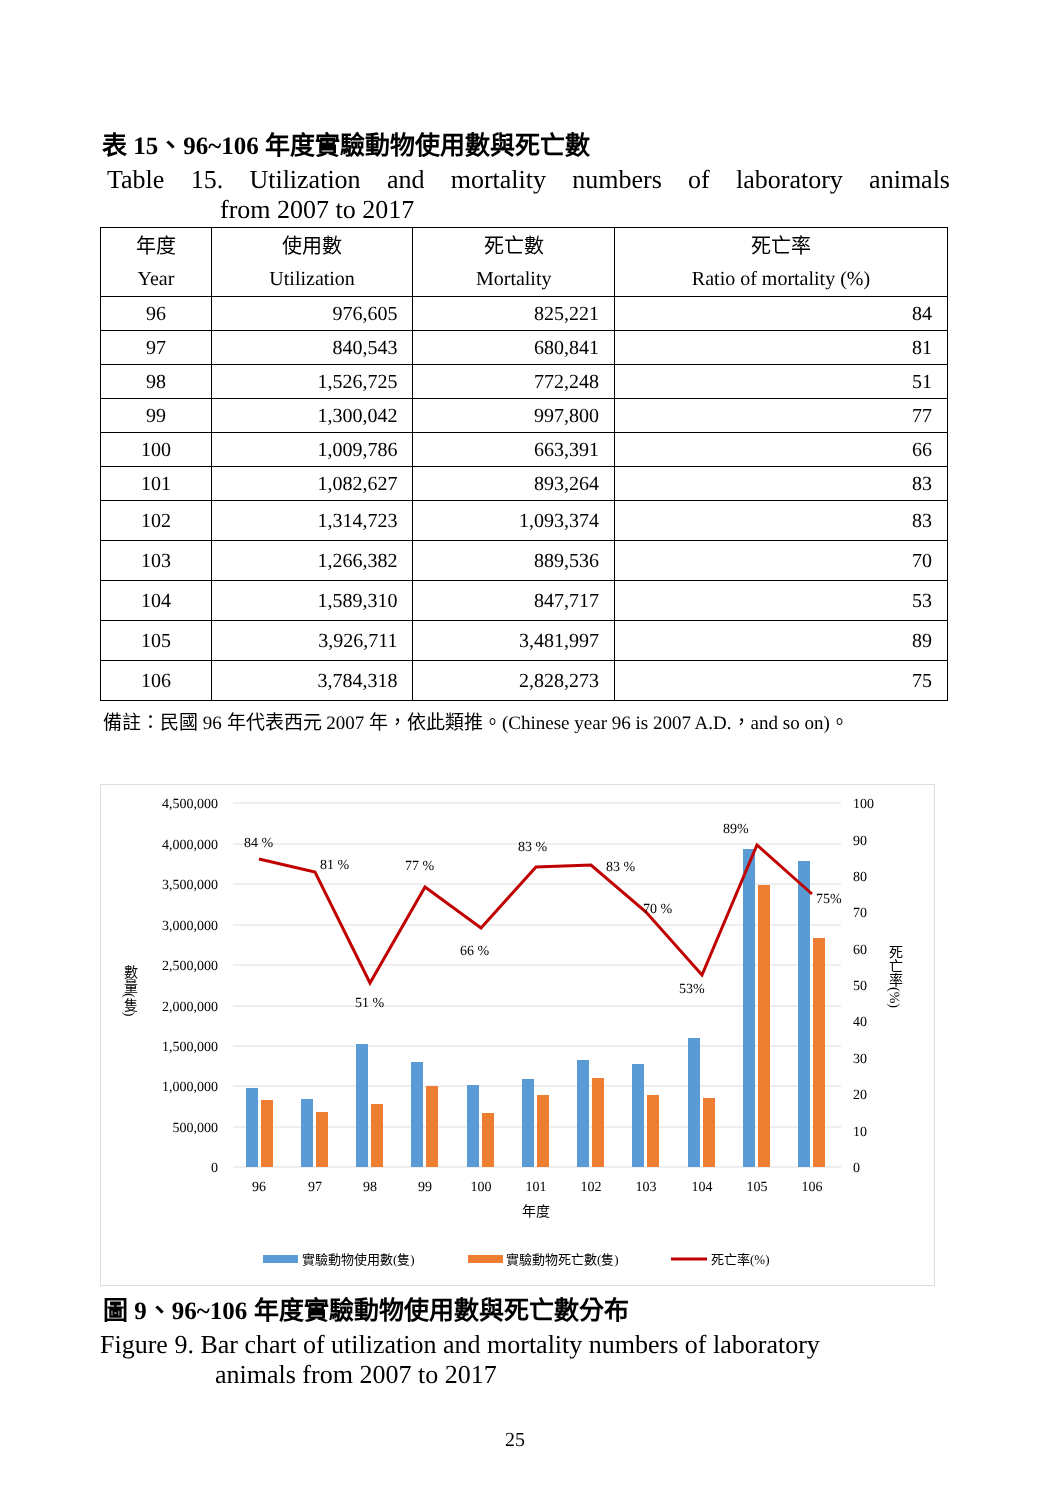表 15、96~106 年度實驗動物使用數與死亡數
Table 15. Utilization and mortality numbers of laboratory animals
from 2007 to 2017
| 年度 Year | 使用數 Utilization | 死亡數 Mortality | 死亡率 Ratio of mortality (%) |
| --- | --- | --- | --- |
| 96 | 976,605 | 825,221 | 84 |
| 97 | 840,543 | 680,841 | 81 |
| 98 | 1,526,725 | 772,248 | 51 |
| 99 | 1,300,042 | 997,800 | 77 |
| 100 | 1,009,786 | 663,391 | 66 |
| 101 | 1,082,627 | 893,264 | 83 |
| 102 | 1,314,723 | 1,093,374 | 83 |
| 103 | 1,266,382 | 889,536 | 70 |
| 104 | 1,589,310 | 847,717 | 53 |
| 105 | 3,926,711 | 3,481,997 | 89 |
| 106 | 3,784,318 | 2,828,273 | 75 |
備註：民國 96 年代表西元 2007 年，依此類推。(Chinese year 96 is 2007 A.D.，and so on)。
4,500,000
4,000,000
3,500,000
3,000,000
2,500,000
2,000,000
1,500,000
1,000,000
500,000
0
100
90
80
70
60
50
40
30
20
10
0
84 %
81 %
77 %
66 %
51 %
83 %
83 %
70 %
53%
89%
75%
96
97
98
99
100
101
102
103
104
105
106
年度
數量(隻)
死亡率(%)
實驗動物使用數(隻)
實驗動物死亡數(隻)
死亡率(%)
圖 9、96~106 年度實驗動物使用數與死亡數分布
Figure 9. Bar chart of utilization and mortality numbers of laboratory
animals from 2007 to 2017
25